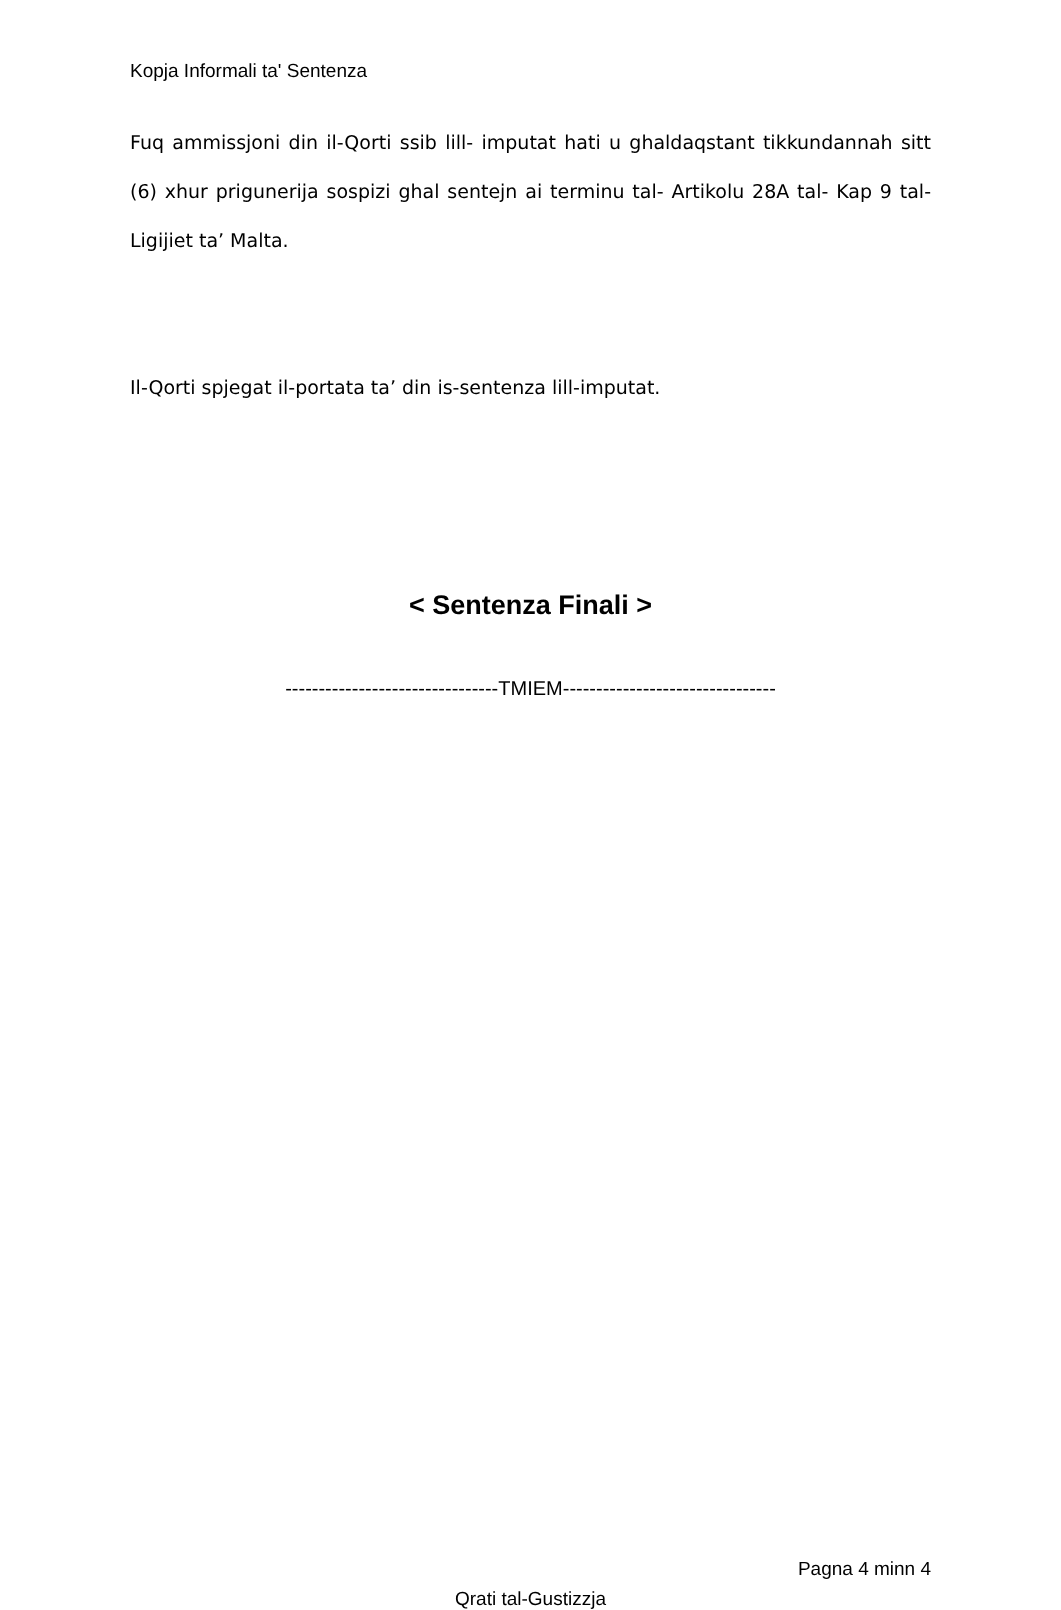Kopja Informali ta' Sentenza
Fuq ammissjoni din il-Qorti ssib lill- imputat hati u ghaldaqstant tikkundannah sitt (6) xhur prigunerija sospizi ghal sentejn ai terminu tal- Artikolu 28A tal- Kap 9 tal- Ligijiet ta’ Malta.
Il-Qorti spjegat il-portata ta’ din is-sentenza lill-imputat.
< Sentenza Finali >
--------------------------------TMIEM--------------------------------
Pagna 4 minn 4
Qrati tal-Gustizzja